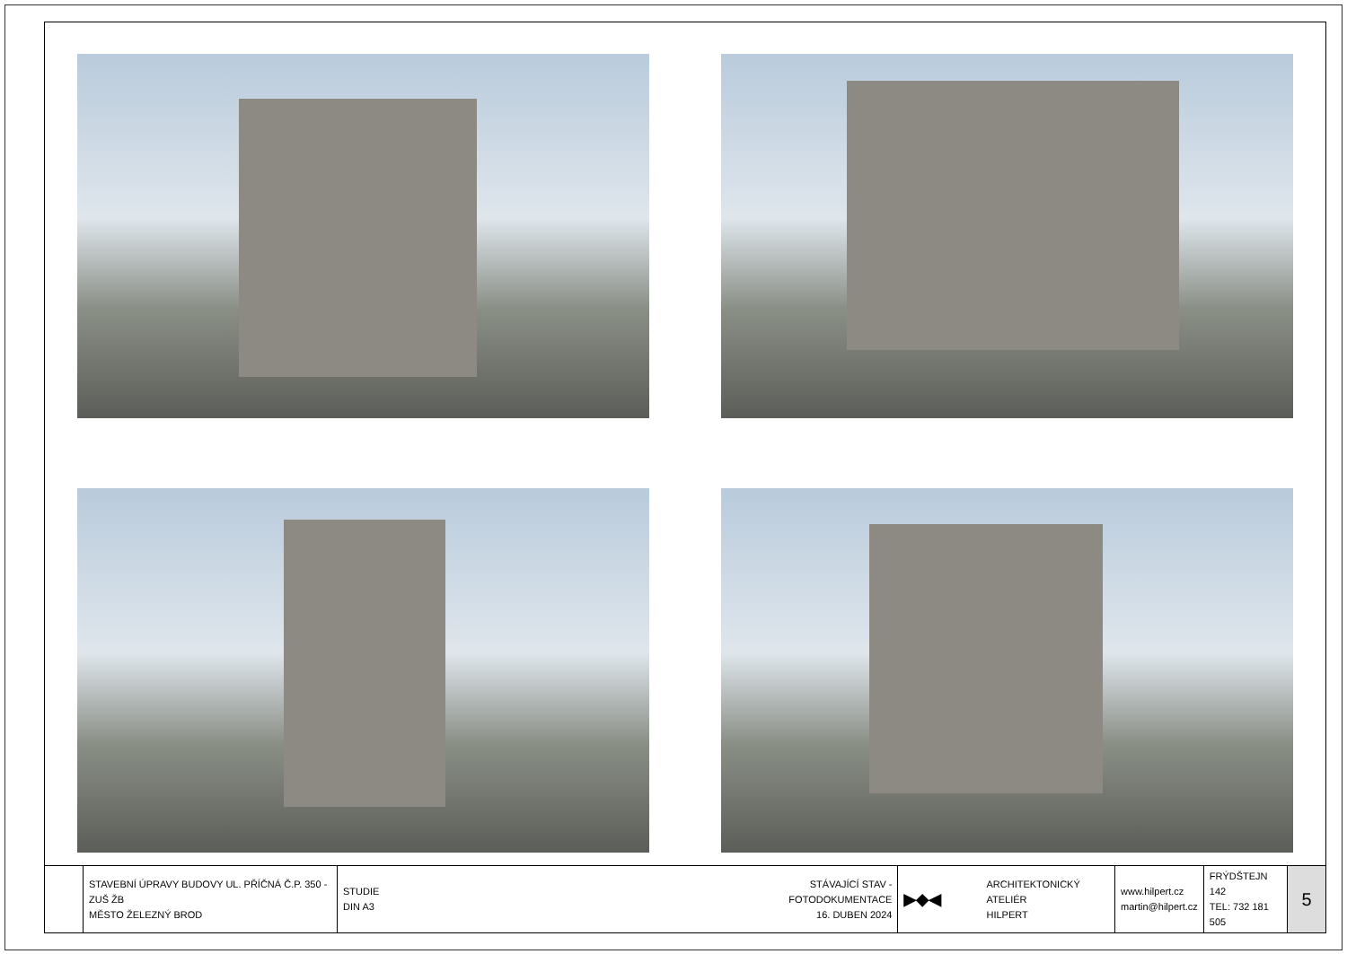| | STAVEBNÍ ÚPRAVY BUDOVY UL. PŘÍČNÁ Č.P. 350 - ZUŠ ŽB MĚSTO ŽELEZNÝ BROD | STUDIE DIN A3 | STÁVAJÍCÍ STAV - FOTODOKUMENTACE 16. DUBEN 2024 | ▶◆◀ | ARCHITEKTONICKÝ ATELIÉR HILPERT | www.hilpert.cz martin@hilpert.cz | FRÝDŠTEJN 142 TEL: 732 181 505 | 5 |